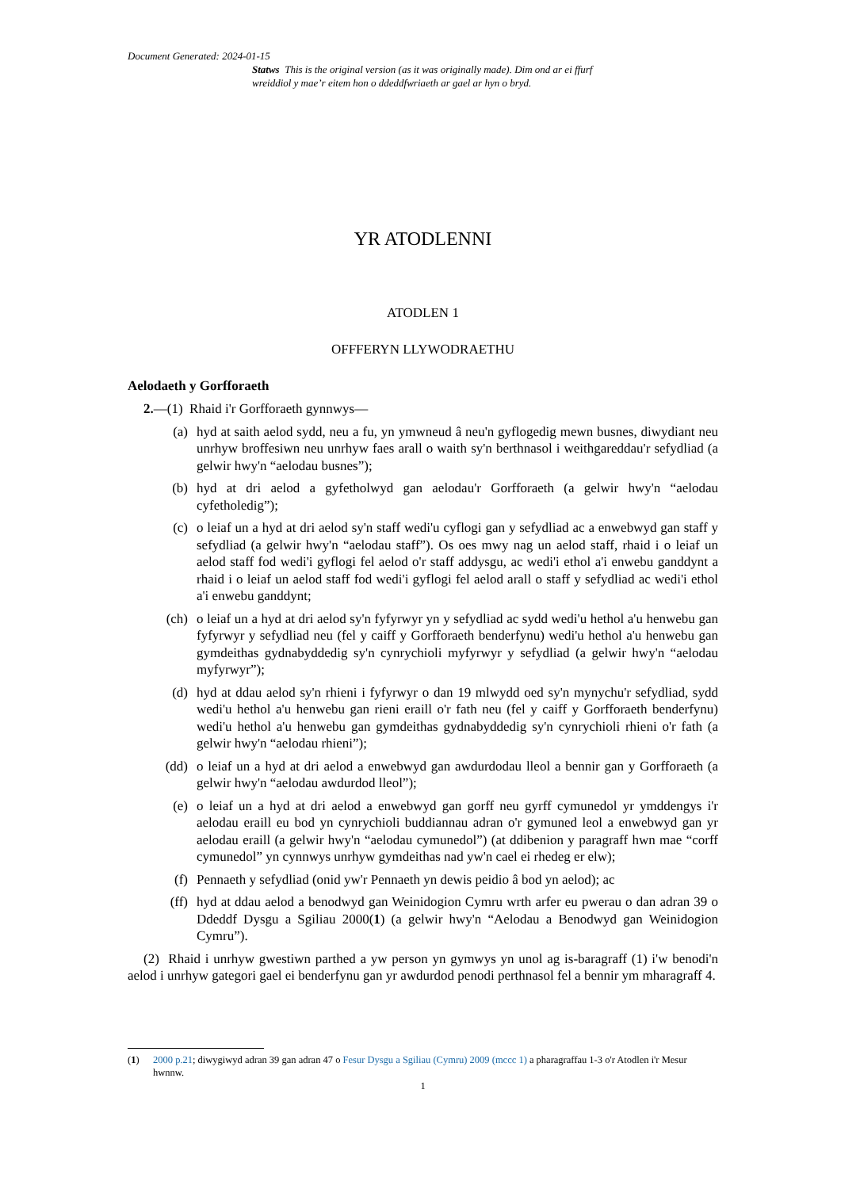Document Generated: 2024-01-15
Statws This is the original version (as it was originally made). Dim ond ar ei ffurf wreiddiol y mae’r eitem hon o ddeddfwriaeth ar gael ar hyn o bryd.
YR ATODLENNI
ATODLEN 1
OFFFERYN LLYWODRAETHU
Aelodaeth y Gorfforaeth
2.—(1) Rhaid i'r Gorfforaeth gynnwys—
(a) hyd at saith aelod sydd, neu a fu, yn ymwneud â neu'n gyflogedig mewn busnes, diwydiant neu unrhyw broffesiwn neu unrhyw faes arall o waith sy'n berthnasol i weithgareddau'r sefydliad (a gelwir hwy'n “aelodau busnes”);
(b) hyd at dri aelod a gyfetholwyd gan aelodau'r Gorfforaeth (a gelwir hwy'n “aelodau cyfetholedig”);
(c) o leiaf un a hyd at dri aelod sy'n staff wedi'u cyflogi gan y sefydliad ac a enwebwyd gan staff y sefydliad (a gelwir hwy'n “aelodau staff”). Os oes mwy nag un aelod staff, rhaid i o leiaf un aelod staff fod wedi'i gyflogi fel aelod o'r staff addysgu, ac wedi'i ethol a'i enwebu ganddynt a rhaid i o leiaf un aelod staff fod wedi'i gyflogi fel aelod arall o staff y sefydliad ac wedi'i ethol a'i enwebu ganddynt;
(ch) o leiaf un a hyd at dri aelod sy'n fyfyrwyr yn y sefydliad ac sydd wedi'u hethol a'u henwebu gan fyfyrwyr y sefydliad neu (fel y caiff y Gorfforaeth benderfynu) wedi'u hethol a'u henwebu gan gymdeithas gydnabyddedig sy'n cynrychioli myfyrwyr y sefydliad (a gelwir hwy'n “aelodau myfyrwyr”);
(d) hyd at ddau aelod sy'n rhieni i fyfyrwyr o dan 19 mlwydd oed sy'n mynychu'r sefydliad, sydd wedi'u hethol a'u henwebu gan rieni eraill o'r fath neu (fel y caiff y Gorfforaeth benderfynu) wedi'u hethol a'u henwebu gan gymdeithas gydnabyddedig sy'n cynrychioli rhieni o'r fath (a gelwir hwy'n “aelodau rhieni”);
(dd) o leiaf un a hyd at dri aelod a enwebwyd gan awdurdodau lleol a bennir gan y Gorfforaeth (a gelwir hwy'n “aelodau awdurdod lleol”);
(e) o leiaf un a hyd at dri aelod a enwebwyd gan gorff neu gyrff cymunedol yr ymddengys i'r aelodau eraill eu bod yn cynrychioli buddiannau adran o'r gymuned leol a enwebwyd gan yr aelodau eraill (a gelwir hwy'n “aelodau cymunedol”) (at ddibenion y paragraff hwn mae “corff cymunedol” yn cynnwys unrhyw gymdeithas nad yw'n cael ei rhedeg er elw);
(f) Pennaeth y sefydliad (onid yw'r Pennaeth yn dewis peidio â bod yn aelod); ac
(ff) hyd at ddau aelod a benodwyd gan Weinidogion Cymru wrth arfer eu pwerau o dan adran 39 o Ddeddf Dysgu a Sgiliau 2000(1) (a gelwir hwy'n “Aelodau a Benodwyd gan Weinidogion Cymru”).
(2) Rhaid i unrhyw gwestiwn parthed a yw person yn gymwys yn unol ag is-baragraff (1) i'w benodi'n aelod i unrhyw gategori gael ei benderfynu gan yr awdurdod penodi perthnasol fel a bennir ym mharagraff 4.
(1) 2000 p.21; diwygiwyd adran 39 gan adran 47 o Fesur Dysgu a Sgiliau (Cymru) 2009 (mccc 1) a pharagraffau 1-3 o'r Atodlen i'r Mesur hwnnw.
1